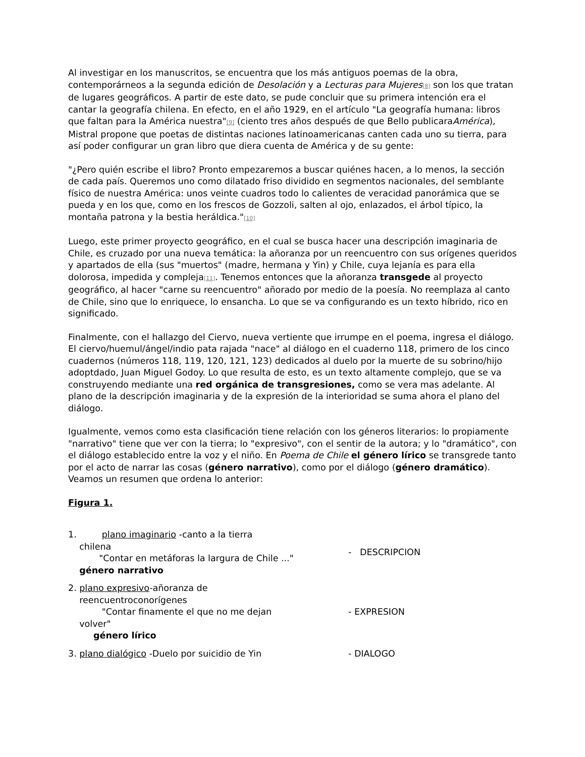Al investigar en los manuscritos, se encuentra que los más antiguos poemas de la obra, contemporárneos a la segunda edición de Desolación y a Lecturas para Mujeres[8] son los que tratan de lugares geográficos. A partir de este dato, se pude concluir que su primera intención era el cantar la geografía chilena. En efecto, en el año 1929, en el artículo "La geografía humana: libros que faltan para la América nuestra"[9] (ciento tres años después de que Bello publicaraAmérica), Mistral propone que poetas de distintas naciones latinoamericanas canten cada uno su tierra, para así poder configurar un gran libro que diera cuenta de América y de su gente:
"¿Pero quién escribe el libro? Pronto empezaremos a buscar quiénes hacen, a lo menos, la sección de cada país. Queremos uno como dilatado friso dividido en segmentos nacionales, del semblante físico de nuestra América: unos veinte cuadros todo lo calientes de veracidad panorámica que se pueda y en los que, como en los frescos de Gozzoli, salten al ojo, enlazados, el árbol típico, la montaña patrona y la bestia heráldica."[10]
Luego, este primer proyecto geográfico, en el cual se busca hacer una descripción imaginaria de Chile, es cruzado por una nueva temática: la añoranza por un reencuentro con sus orígenes queridos y apartados de ella (sus "muertos" (madre, hermana y Yin) y Chile, cuya lejanía es para ella dolorosa, impedida y compleja[11]. Tenemos entonces que la añoranza transgede al proyecto geográfico, al hacer "carne su reencuentro" añorado por medio de la poesía. No reemplaza al canto de Chile, sino que lo enriquece, lo ensancha. Lo que se va configurando es un texto híbrido, rico en significado.
Finalmente, con el hallazgo del Ciervo, nueva vertiente que irrumpe en el poema, ingresa el diálogo. El ciervo/huemul/ángel/indio pata rajada "nace" al diálogo en el cuaderno 118, primero de los cinco cuadernos (números 118, 119, 120, 121, 123) dedicados al duelo por la muerte de su sobrino/hijo adoptdado, Juan Miguel Godoy. Lo que resulta de esto, es un texto altamente complejo, que se va construyendo mediante una red orgánica de transgresiones, como se vera mas adelante. Al plano de la descripción imaginaria y de la expresión de la interioridad se suma ahora el plano del diálogo.
Igualmente, vemos como esta clasificación tiene relación con los géneros literarios: lo propiamente "narrativo" tiene que ver con la tierra; lo "expresivo", con el sentir de la autora; y lo "dramático", con el diálogo establecido entre la voz y el niño. En Poema de Chile el género lírico se transgrede tanto por el acto de narrar las cosas (género narrativo), como por el diálogo (género dramático). Veamos un resumen que ordena lo anterior:
Figura 1.
| 1. plano imaginario -canto a la tierra chilena "Contar en metáforas la largura de Chile ..." género narrativo | - DESCRIPCION |
| 2. plano expresivo -añoranza de reencuentroconorígenes "Contar finamente el que no me dejan volver" género lírico | - EXPRESION |
| 3. plano dialógico -Duelo por suicidio de Yin | - DIALOGO |